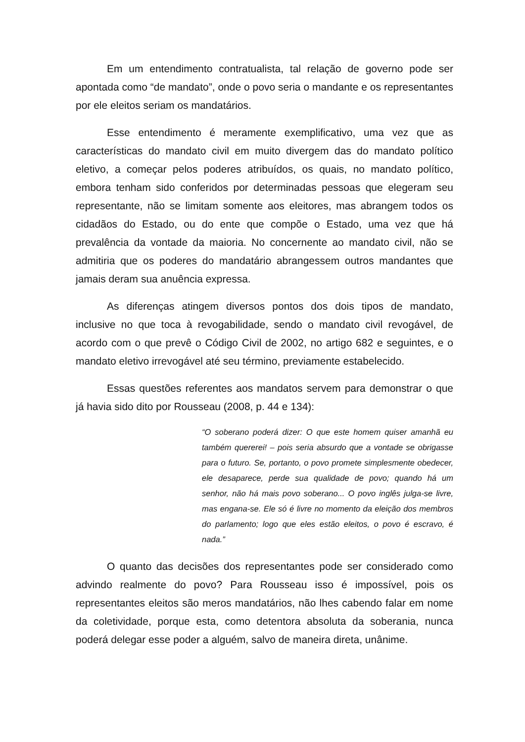Em um entendimento contratualista, tal relação de governo pode ser apontada como “de mandato”, onde o povo seria o mandante e os representantes por ele eleitos seriam os mandatários.
Esse entendimento é meramente exemplificativo, uma vez que as características do mandato civil em muito divergem das do mandato político eletivo, a começar pelos poderes atribuídos, os quais, no mandato político, embora tenham sido conferidos por determinadas pessoas que elegeram seu representante, não se limitam somente aos eleitores, mas abrangem todos os cidadãos do Estado, ou do ente que compõe o Estado, uma vez que há prevalência da vontade da maioria. No concernente ao mandato civil, não se admitiria que os poderes do mandatário abrangessem outros mandantes que jamais deram sua anuência expressa.
As diferenças atingem diversos pontos dos dois tipos de mandato, inclusive no que toca à revogabilidade, sendo o mandato civil revogável, de acordo com o que prevê o Código Civil de 2002, no artigo 682 e seguintes, e o mandato eletivo irrevogável até seu término, previamente estabelecido.
Essas questões referentes aos mandatos servem para demonstrar o que já havia sido dito por Rousseau (2008, p. 44 e 134):
“O soberano poderá dizer: O que este homem quiser amanhã eu também quererei! – pois seria absurdo que a vontade se obrigasse para o futuro. Se, portanto, o povo promete simplesmente obedecer, ele desaparece, perde sua qualidade de povo; quando há um senhor, não há mais povo soberano... O povo inglês julga-se livre, mas engana-se. Ele só é livre no momento da eleição dos membros do parlamento; logo que eles estão eleitos, o povo é escravo, é nada.”
O quanto das decisões dos representantes pode ser considerado como advindo realmente do povo? Para Rousseau isso é impossível, pois os representantes eleitos são meros mandatários, não lhes cabendo falar em nome da coletividade, porque esta, como detentora absoluta da soberania, nunca poderá delegar esse poder a alguém, salvo de maneira direta, unânime.